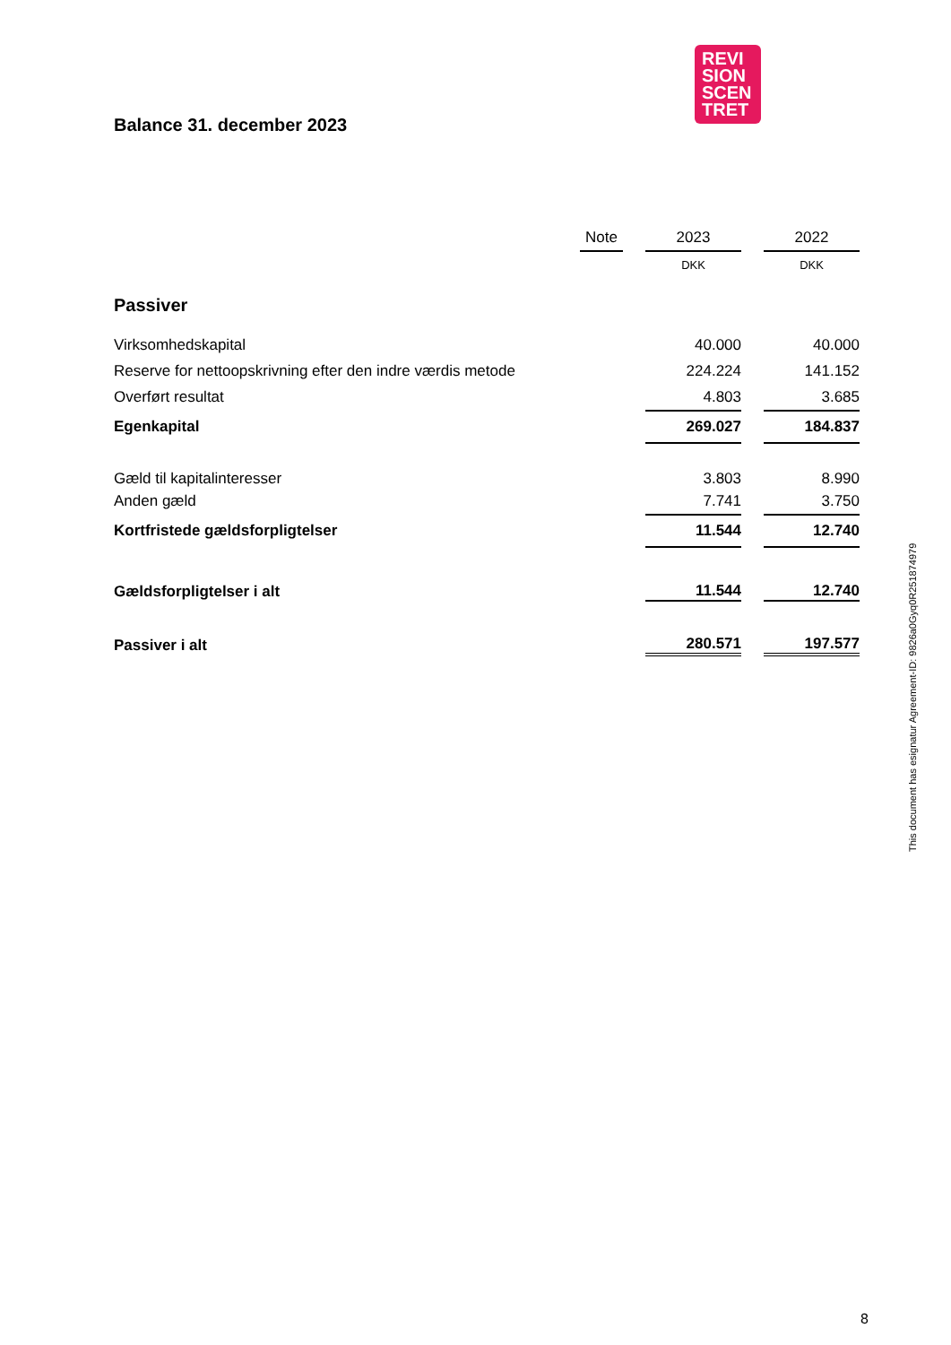REVI
SION
SCEN
TRET
Balance 31. december 2023
| | Note | | 2023 | | 2022 |
| --- | --- | --- | --- | --- | --- |
| | | | DKK | | DKK |
| Passiver | | | | | |
| Virksomhedskapital | | | 40.000 | | 40.000 |
| Reserve for nettoopskrivning efter den indre værdis metode | | | 224.224 | | 141.152 |
| Overført resultat | | | 4.803 | | 3.685 |
| Egenkapital | | | 269.027 | | 184.837 |
| Gæld til kapitalinteresser | | | 3.803 | | 8.990 |
| Anden gæld | | | 7.741 | | 3.750 |
| Kortfristede gældsforpligtelser | | | 11.544 | | 12.740 |
| Gældsforpligtelser i alt | | | 11.544 | | 12.740 |
| Passiver i alt | | | 280.571 | | 197.577 |
This document has esignatur Agreement-ID: 9826a0Gyq0R251874979
8